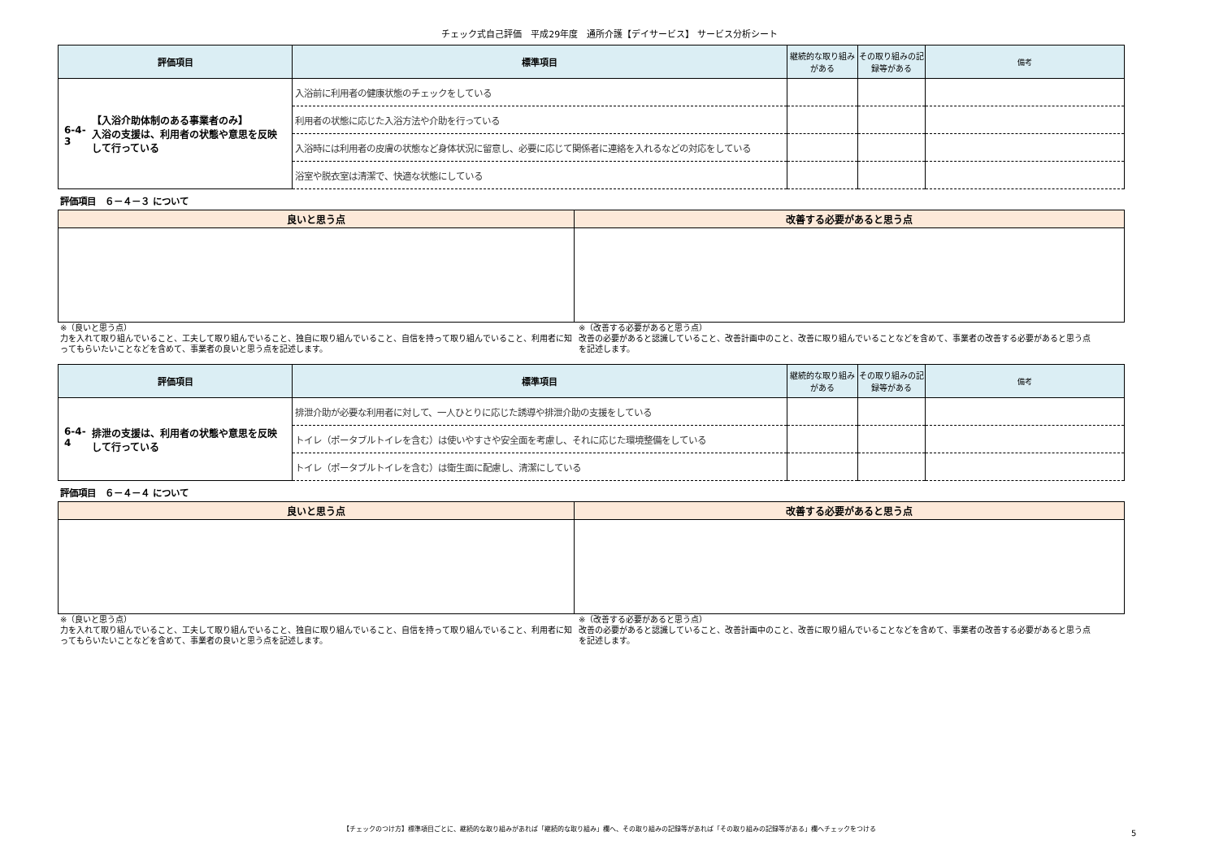チェック式自己評価　平成29年度　通所介護【デイサービス】 サービス分析シート
| 評価項目 | 標準項目 | 継続的な取り組みがある | その取り組みの記録等がある | 備考 |
| --- | --- | --- | --- | --- |
| 6-4-3 【入浴介助体制のある事業者のみ】 入浴の支援は、利用者の状態や意思を反映して行っている | 入浴前に利用者の健康状態のチェックをしている | | | |
| | 利用者の状態に応じた入浴方法や介助を行っている | | | |
| | 入浴時には利用者の皮膚の状態など身体状況に留意し、必要に応じて関係者に連絡を入れるなどの対応をしている | | | |
| | 浴室や脱衣室は清潔で、快適な状態にしている | | | |
評価項目　６－４－３ について
| 良いと思う点 | 改善する必要があると思う点 |
| --- | --- |
※（良いと思う点）
力を入れて取り組んでいること、工夫して取り組んでいること、独自に取り組んでいること、自信を持って取り組んでいること、利用者に知ってもらいたいことなどを含めて、事業者の良いと思う点を記述します。
※（改善する必要があると思う点）
改善の必要があると認識していること、改善計画中のこと、改善に取り組んでいることなどを含めて、事業者の改善する必要があると思う点を記述します。
| 評価項目 | 標準項目 | 継続的な取り組みがある | その取り組みの記録等がある | 備考 |
| --- | --- | --- | --- | --- |
| 6-4-4 排泄の支援は、利用者の状態や意思を反映して行っている | 排泄介助が必要な利用者に対して、一人ひとりに応じた誘導や排泄介助の支援をしている | | | |
| | トイレ（ポータブルトイレを含む）は使いやすさや安全面を考慮し、それに応じた環境整備をしている | | | |
| | トイレ（ポータブルトイレを含む）は衛生面に配慮し、清潔にしている | | | |
評価項目　６－４－４ について
| 良いと思う点 | 改善する必要があると思う点 |
| --- | --- |
※（良いと思う点）
力を入れて取り組んでいること、工夫して取り組んでいること、独自に取り組んでいること、自信を持って取り組んでいること、利用者に知ってもらいたいことなどを含めて、事業者の良いと思う点を記述します。
※（改善する必要があると思う点）
改善の必要があると認識していること、改善計画中のこと、改善に取り組んでいることなどを含めて、事業者の改善する必要があると思う点を記述します。
【チェックのつけ方】標準項目ごとに、継続的な取り組みがあれば「継続的な取り組み」欄へ、その取り組みの記録等があれば「その取り組みの記録等がある」欄へチェックをつける
5